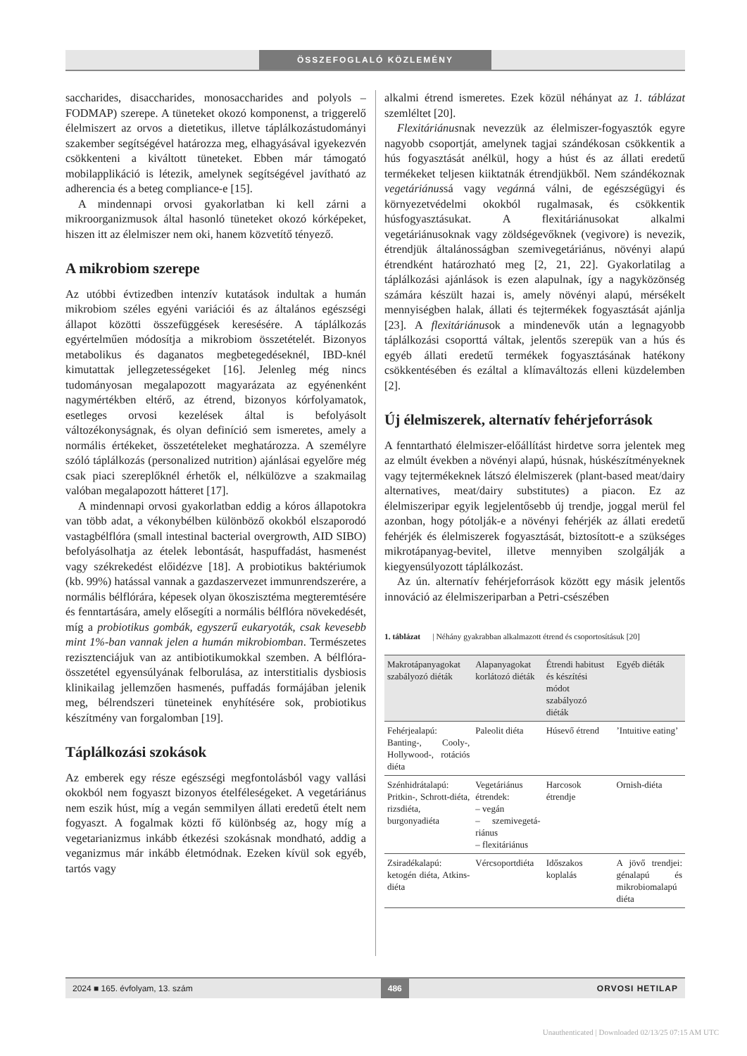ÖSSZEFOGLALÓ KÖZLEMÉNY
saccharides, disaccharides, monosaccharides and polyols – FODMAP) szerepe. A tüneteket okozó komponenst, a triggerelő élelmiszert az orvos a dietetikus, illetve táplálkozástudományi szakember segítségével határozza meg, elhagyásával igyekezvén csökkenteni a kiváltott tüneteket. Ebben már támogató mobilapplikáció is létezik, amelynek segítségével javítható az adherencia és a beteg compliance-e [15].
A mindennapi orvosi gyakorlatban ki kell zárni a mikroorganizmusok által hasonló tüneteket okozó kórképeket, hiszen itt az élelmiszer nem oki, hanem közvetítő tényező.
A mikrobiom szerepe
Az utóbbi évtizedben intenzív kutatások indultak a humán mikrobiom széles egyéni variációi és az általános egészségi állapot közötti összefüggések keresésére. A táplálkozás egyértelműen módosítja a mikrobiom összetételét. Bizonyos metabolikus és daganatos megbetegedéseknél, IBD-knél kimutattak jellegzetességeket [16]. Jelenleg még nincs tudományosan megalapozott magyarázata az egyénenként nagymértékben eltérő, az étrend, bizonyos kórfolyamatok, esetleges orvosi kezelések által is befolyásolt változékonyságnak, és olyan definíció sem ismeretes, amely a normális értékeket, összetételeket meghatározza. A személyre szóló táplálkozás (personalized nutrition) ajánlásai egyelőre még csak piaci szereplőknél érhetők el, nélkülözve a szakmailag valóban megalapozott hátteret [17].
A mindennapi orvosi gyakorlatban eddig a kóros állapotokra van több adat, a vékonybélben különböző okokból elszaporodó vastagbélflóra (small intestinal bacterial overgrowth, AID SIBO) befolyásolhatja az ételek lebontását, haspuffadást, hasmenést vagy székrekedést előidézve [18]. A probiotikus baktériumok (kb. 99%) hatással vannak a gazdaszervezet immunrendszerére, a normális bélflórára, képesek olyan ökoszisztéma megteremtésére és fenntartására, amely elősegíti a normális bélflóra növekedését, míg a probiotikus gombák, egyszerű eukaryoták, csak kevesebb mint 1%-ban vannak jelen a humán mikrobiomban. Természetes rezisztenciájuk van az antibiotikumokkal szemben. A bélflóra-összetétel egyensúlyának felborulása, az interstitialis dysbiosis klinikailag jellemzően hasmenés, puffadás formájában jelenik meg, bélrendszeri tüneteinek enyhítésére sok, probiotikus készítmény van forgalomban [19].
Táplálkozási szokások
Az emberek egy része egészségi megfontolásból vagy vallási okokból nem fogyaszt bizonyos ételféleségeket. A vegetáriánus nem eszik húst, míg a vegán semmilyen állati eredetű ételt nem fogyaszt. A fogalmak közti fő különbség az, hogy míg a vegetarianizmus inkább étkezési szokásnak mondható, addig a veganizmus már inkább életmódnak. Ezeken kívül sok egyéb, tartós vagy
alkalmi étrend ismeretes. Ezek közül néhányat az 1. táblázat szemléltet [20].
Flexitáriánusnak nevezzük az élelmiszer-fogyasztók egyre nagyobb csoportját, amelynek tagjai szándékosan csökkentik a hús fogyasztását anélkül, hogy a húst és az állati eredetű termékeket teljesen kiiktatnák étrendjükből. Nem szándékoznak vegetáriánussá vagy vegánná válni, de egészségügyi és környezetvédelmi okokból rugalmasak, és csökkentik húsfogyasztásukat. A flexitáriánusokat alkalmi vegetáriánusoknak vagy zöldségevőknek (vegivore) is nevezik, étrendjük általánosságban szemivegetáriánus, növényi alapú étrendként határozható meg [2, 21, 22]. Gyakorlatilag a táplálkozási ajánlások is ezen alapulnak, így a nagyközönség számára készült hazai is, amely növényi alapú, mérsékelt mennyiségben halak, állati és tejtermékek fogyasztását ajánlja [23]. A flexitáriánusok a mindenevők után a legnagyobb táplálkozási csoporttá váltak, jelentős szerepük van a hús és egyéb állati eredetű termékek fogyasztásának hatékony csökkentésében és ezáltal a klímaváltozás elleni küzdelemben [2].
Új élelmiszerek, alternatív fehérjeforrások
A fenntartható élelmiszer-előállítást hirdetve sorra jelentek meg az elmúlt években a növényi alapú, húsnak, húskészítményeknek vagy tejtermékeknek látszó élelmiszerek (plant-based meat/dairy alternatives, meat/dairy substitutes) a piacon. Ez az élelmiszeripar egyik legjelentősebb új trendje, joggal merül fel azonban, hogy pótolják-e a növényi fehérjék az állati eredetű fehérjék és élelmiszerek fogyasztását, biztosított-e a szükséges mikrotápanyag-bevitel, illetve mennyiben szolgálják a kiegyensúlyozott táplálkozást.
Az ún. alternatív fehérjeforrások között egy másik jelentős innováció az élelmiszeriparban a Petri-csészében
1. táblázat | Néhány gyakrabban alkalmazott étrend és csoportosításuk [20]
| Makrotáp­anyagokat szabályozó diéták | Alapanyagokat korlátozó diéták | Étrendi habitust és készítési módot szabályozó diéták | Egyéb diéták |
| --- | --- | --- | --- |
| Fehérjealapú: Banting-, Cooly-, Hollywood-, rotációs diéta | Paleolit diéta | Húsevő étrend | ’Intuitive eating’ |
| Szénhidrát­alapú: Pritkin-, Schrott-diéta, rizsdiéta, burgonyadiéta | Vegetáriánus étrendek: – vegán – szemivegetá­riánus – flexitáriánus | Harcosok étrendje | Ornish-diéta |
| Zsiradékalapú: ketogén diéta, Atkins-diéta | Vércsoport­diéta | Időszakos koplalás | A jövő trendjei: génalapú és mikrobiom­alapú diéta |
2024 ■ 165. évfolyam, 13. szám 486 ORVOSI HETILAP
Unauthenticated | Downloaded 02/13/25 07:15 AM UTC